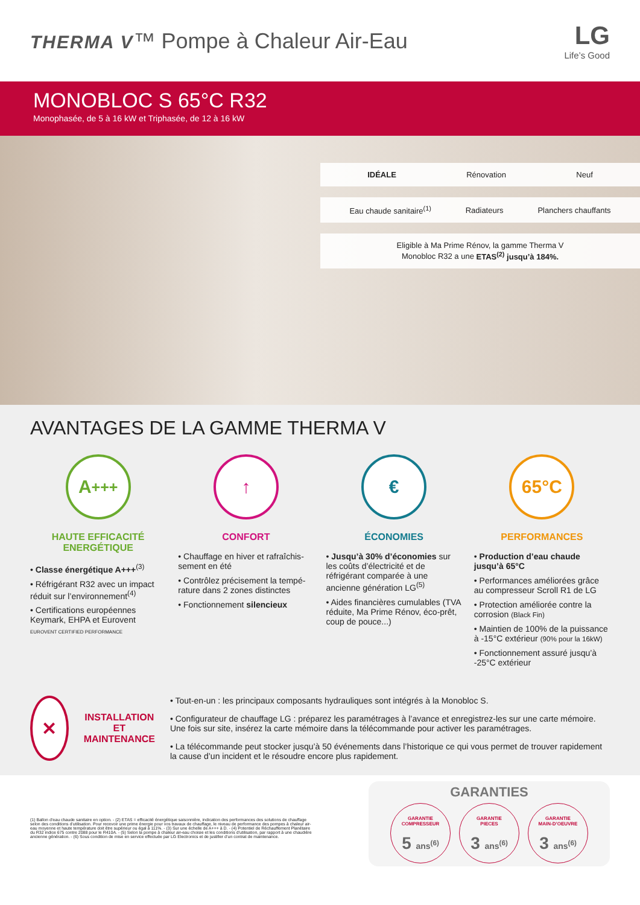THERMA V™ Pompe à Chaleur Air-Eau
LG
Life’s Good
MONOBLOC S 65°C R32
Monophasée, de 5 à 16 kW et Triphasée, de 12 à 16 kW
IDÉALE Rénovation Neuf
Eau chaude sanitaire<sup>(1)</sup> Radiateurs Planchers chauffants
Eligible à Ma Prime Rénov, la gamme Therma V
Monobloc R32 a une ETAS<sup>(2)</sup> jusqu’à 184%.
AVANTAGES DE LA GAMME THERMA V
A<sup>+++</sup>
HAUTE EFFICACITÉ ENERGÉTIQUE
• Classe énergétique A+++<sup>(3)</sup>
• Réfrigérant R32 avec un impact réduit sur l’environnement<sup>(4)</sup>
• Certifications européennes Keymark, EHPA et Eurovent
EUROVENT CERTIFIED PERFORMANCE
↑
CONFORT
• Chauffage en hiver et rafraîchis­sement en été
• Contrôlez précisement la tempé­rature dans 2 zones distinctes
• Fonctionnement silencieux
€
ÉCONOMIES
• Jusqu’à 30% d’économies sur les coûts d’électricité et de réfrigérant comparée à une ancienne génération LG<sup>(5)</sup>
• Aides financières cumulables (TVA réduite, Ma Prime Rénov, éco-prêt, coup de pouce...)
65°C
PERFORMANCES
• Production d’eau chaude jusqu’à 65°C
• Performances améliorées grâce au compresseur Scroll R1 de LG
• Protection améliorée contre la corrosion (Black Fin)
• Maintien de 100% de la puissance à -15°C extérieur (90% pour la 16kW)
• Fonctionnement assuré jusqu’à -25°C extérieur
✕
INSTALLATION ET MAINTENANCE
• Tout-en-un : les principaux composants hydrauliques sont intégrés à la Monobloc S.
• Configurateur de chauffage LG : préparez les paramétrages à l’avance et enregistrez-les sur une carte mémoire. Une fois sur site, insérez la carte mémoire dans la télécommande pour activer les paramétrages.
• La télécommande peut stocker jusqu’à 50 événements dans l’historique ce qui vous permet de trouver rapidement la cause d’un incident et le résoudre encore plus rapidement.
(1) Ballon d’eau chaude sanitaire en option. - (2) ETAS = efficacité énergétique saisonnière, indication des performances des solutions de chauffage selon des conditions d’utilisation. Pour recevoir une prime énergie pour vos travaux de chauffage, le niveau de performance des pompes à chaleur air-eau moyenne et haute température doit être supérieur ou égal à 111%. - (3) Sur une échelle de A+++ à D. - (4) Potentiel de Réchauffement Planétaire du R32 indice 675 contre 2088 pour le R410A. - (5) Selon la pompe à chaleur air-eau choisie et les conditions d’utilisation, par rapport à une chaudière ancienne génération. - (6) Sous condition de mise en service effectuée par LG Electronics et de justifier d’un contrat de maintenance.
GARANTIES
GARANTIE
COMPRESSEUR 5 ans<sup>(6)</sup>
GARANTIE
PIECES 3 ans<sup>(6)</sup>
GARANTIE
MAIN-D’OEUVRE 3 ans<sup>(6)</sup>